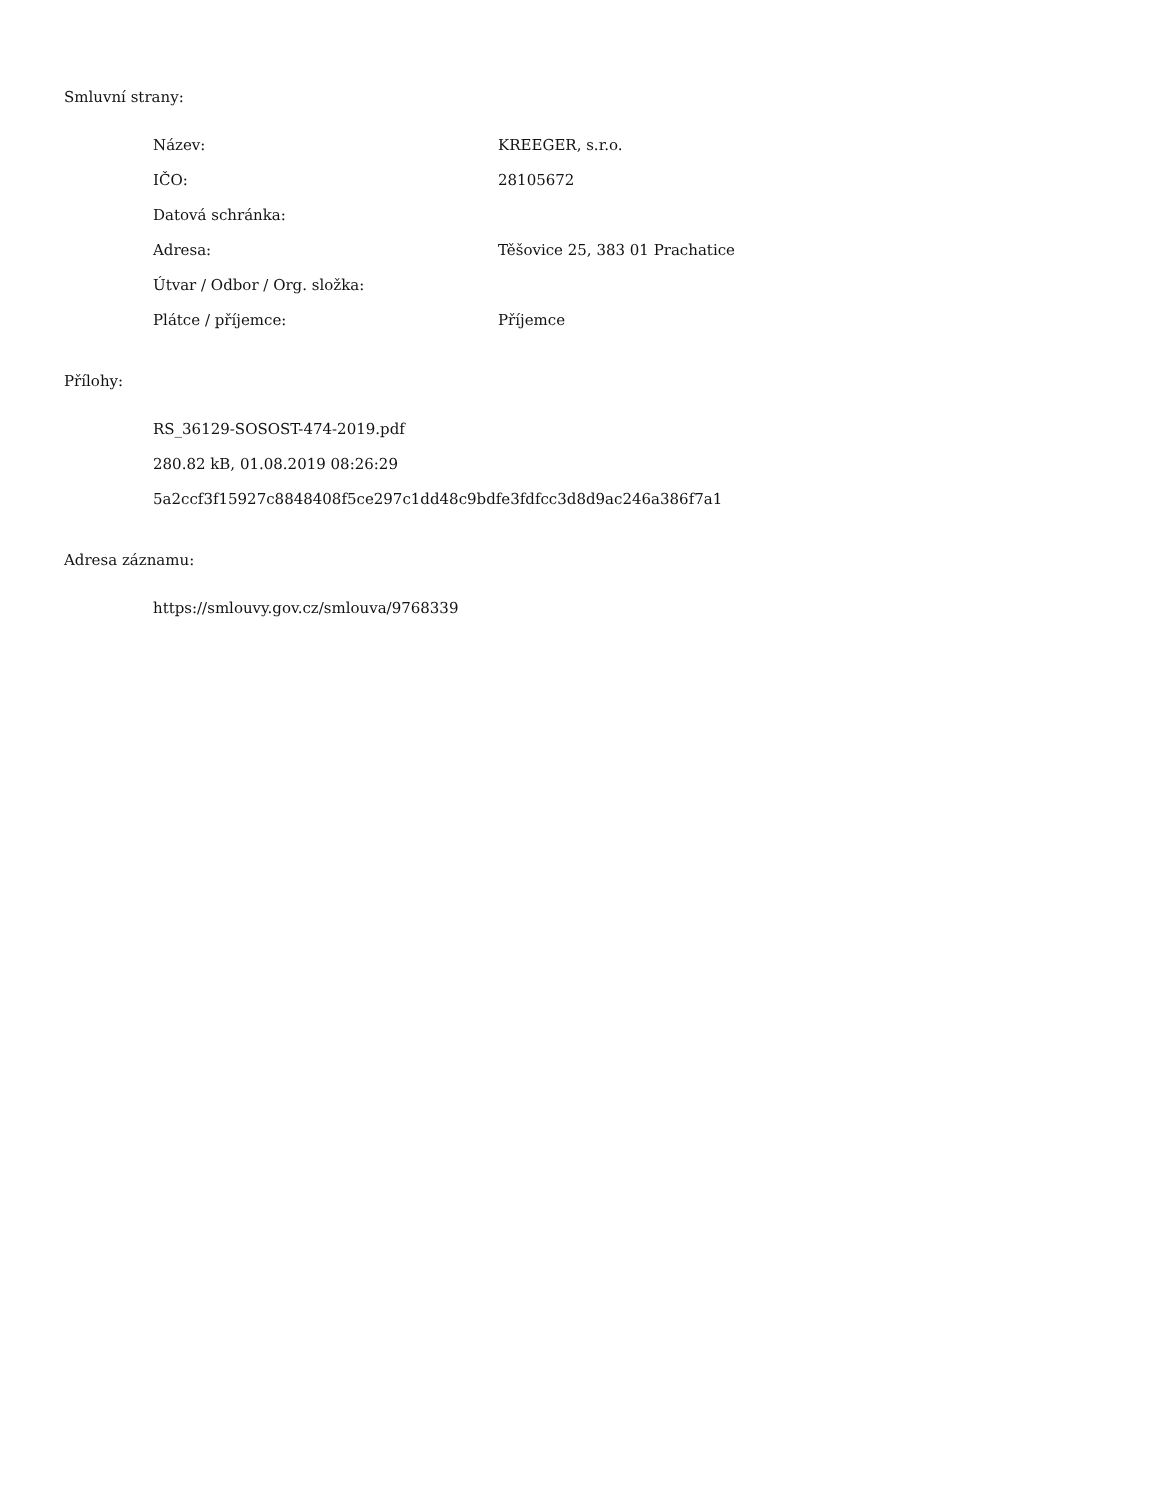Smluvní strany:
| Název: | KREEGER, s.r.o. |
| IČO: | 28105672 |
| Datová schránka: | |
| Adresa: | Těšovice 25, 383 01 Prachatice |
| Útvar / Odbor / Org. složka: | |
| Plátce / příjemce: | Příjemce |
Přílohy:
RS_36129-SOSOST-474-2019.pdf
280.82 kB, 01.08.2019 08:26:29
5a2ccf3f15927c8848408f5ce297c1dd48c9bdfe3fdfcc3d8d9ac246a386f7a1
Adresa záznamu:
https://smlouvy.gov.cz/smlouva/9768339